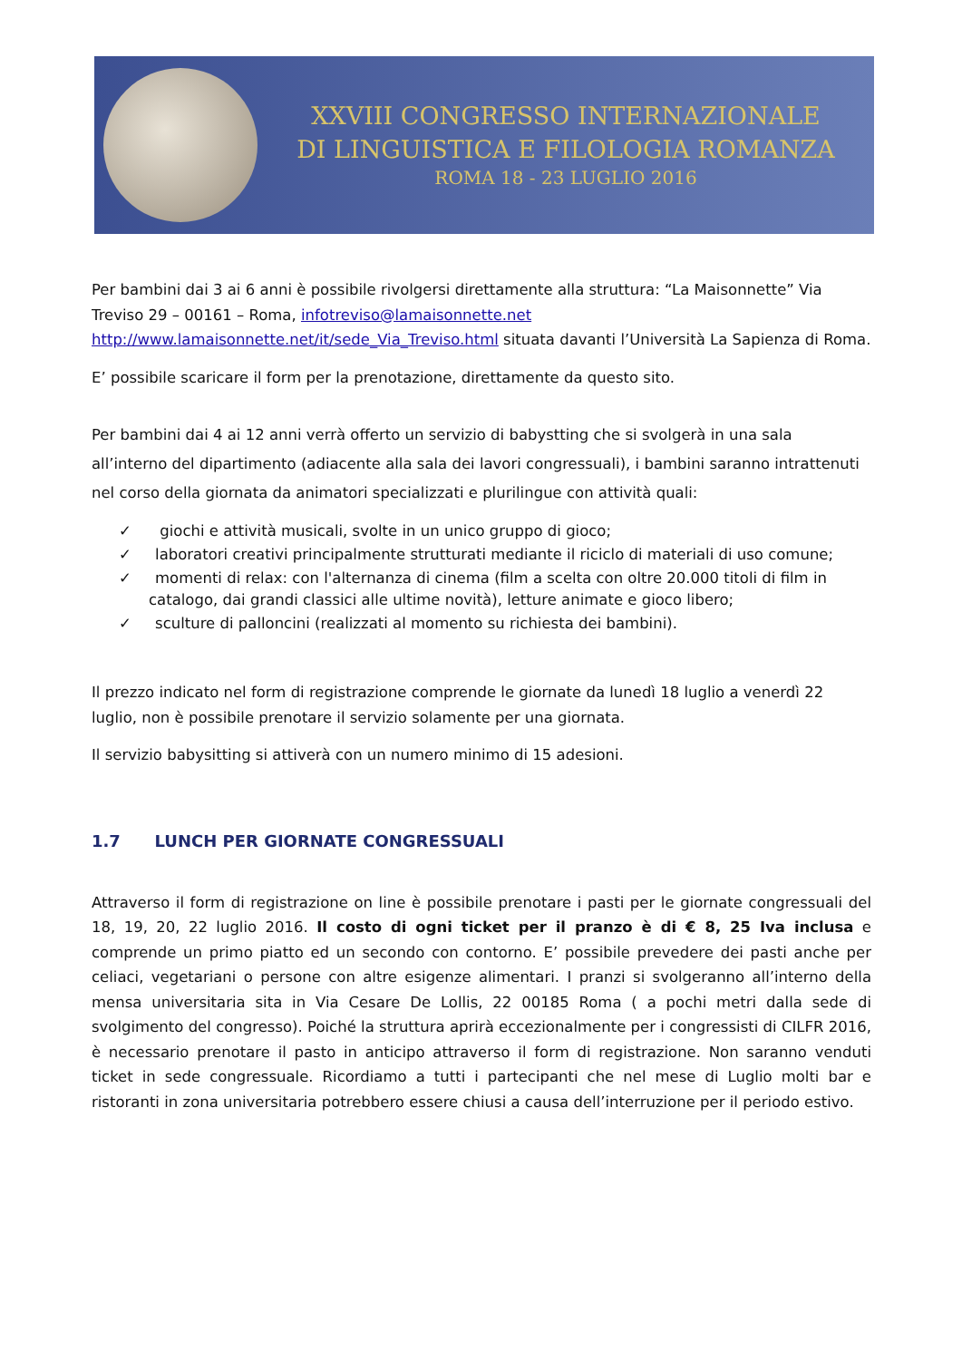XXVIII CONGRESSO INTERNAZIONALE
DI LINGUISTICA E FILOLOGIA ROMANZA
ROMA 18 - 23 LUGLIO 2016
Per bambini dai 3 ai 6 anni è possibile rivolgersi direttamente alla struttura: “La Maisonnette” Via Treviso 29 – 00161 – Roma, infotreviso@lamaisonnette.net
http://www.lamaisonnette.net/it/sede_Via_Treviso.html situata davanti l’Università La Sapienza di Roma.
E’ possibile scaricare il form per la prenotazione, direttamente da questo sito.
Per bambini dai 4 ai 12 anni verrà offerto un servizio di babystting che si svolgerà in una sala all’interno del dipartimento (adiacente alla sala dei lavori congressuali), i bambini saranno intrattenuti nel corso della giornata da animatori specializzati e plurilingue con attività quali:
✓ giochi e attività musicali, svolte in un unico gruppo di gioco;
✓ laboratori creativi principalmente strutturati mediante il riciclo di materiali di uso comune;
✓ momenti di relax: con l'alternanza di cinema (film a scelta con oltre 20.000 titoli di film in catalogo, dai grandi classici alle ultime novità), letture animate e gioco libero;
✓ sculture di palloncini (realizzati al momento su richiesta dei bambini).
Il prezzo indicato nel form di registrazione comprende le giornate da lunedì 18 luglio a venerdì 22 luglio, non è possibile prenotare il servizio solamente per una giornata.
Il servizio babysitting si attiverà con un numero minimo di 15 adesioni.
1.7 LUNCH PER GIORNATE CONGRESSUALI
Attraverso il form di registrazione on line è possibile prenotare i pasti per le giornate congressuali del 18, 19, 20, 22 luglio 2016. Il costo di ogni ticket per il pranzo è di € 8, 25 Iva inclusa e comprende un primo piatto ed un secondo con contorno. E’ possibile prevedere dei pasti anche per celiaci, vegetariani o persone con altre esigenze alimentari. I pranzi si svolgeranno all’interno della mensa universitaria sita in Via Cesare De Lollis, 22 00185 Roma ( a pochi metri dalla sede di svolgimento del congresso). Poiché la struttura aprirà eccezionalmente per i congressisti di CILFR 2016, è necessario prenotare il pasto in anticipo attraverso il form di registrazione. Non saranno venduti ticket in sede congressuale. Ricordiamo a tutti i partecipanti che nel mese di Luglio molti bar e ristoranti in zona universitaria potrebbero essere chiusi a causa dell’interruzione per il periodo estivo.